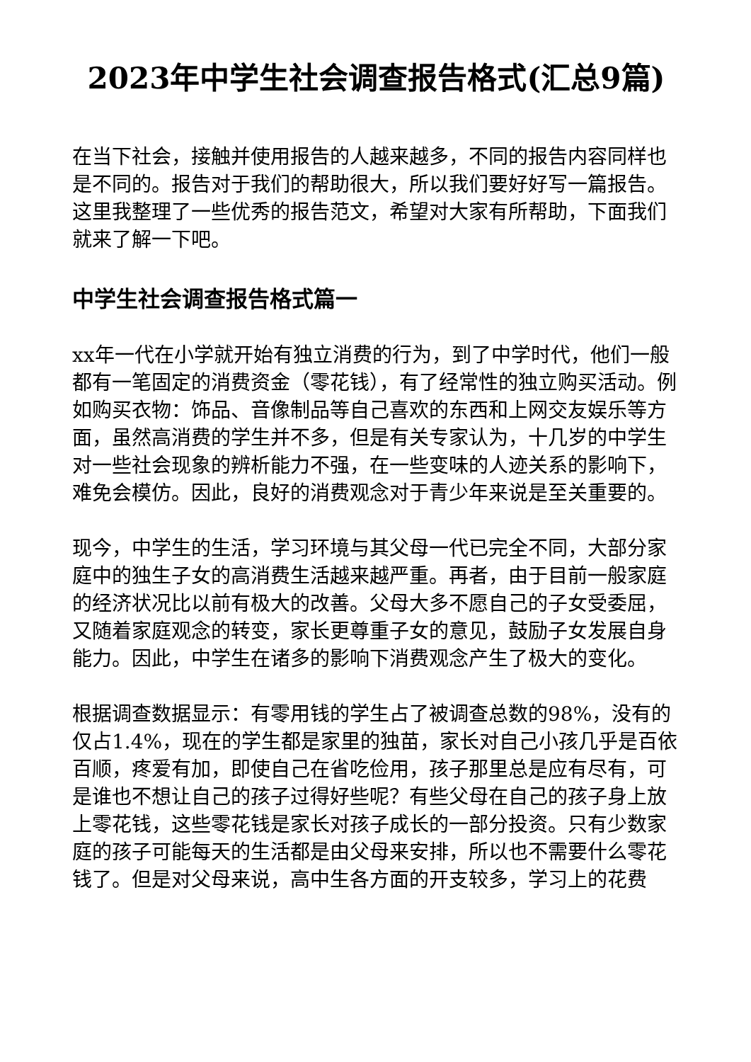2023年中学生社会调查报告格式(汇总9篇)
在当下社会，接触并使用报告的人越来越多，不同的报告内容同样也是不同的。报告对于我们的帮助很大，所以我们要好好写一篇报告。这里我整理了一些优秀的报告范文，希望对大家有所帮助，下面我们就来了解一下吧。
中学生社会调查报告格式篇一
xx年一代在小学就开始有独立消费的行为，到了中学时代，他们一般都有一笔固定的消费资金（零花钱），有了经常性的独立购买活动。例如购买衣物：饰品、音像制品等自己喜欢的东西和上网交友娱乐等方面，虽然高消费的学生并不多，但是有关专家认为，十几岁的中学生对一些社会现象的辨析能力不强，在一些变味的人迹关系的影响下，难免会模仿。因此，良好的消费观念对于青少年来说是至关重要的。
现今，中学生的生活，学习环境与其父母一代已完全不同，大部分家庭中的独生子女的高消费生活越来越严重。再者，由于目前一般家庭的经济状况比以前有极大的改善。父母大多不愿自己的子女受委屈，又随着家庭观念的转变，家长更尊重子女的意见，鼓励子女发展自身能力。因此，中学生在诸多的影响下消费观念产生了极大的变化。
根据调查数据显示：有零用钱的学生占了被调查总数的98%，没有的仅占1.4%，现在的学生都是家里的独苗，家长对自己小孩几乎是百依百顺，疼爱有加，即使自己在省吃俭用，孩子那里总是应有尽有，可是谁也不想让自己的孩子过得好些呢？有些父母在自己的孩子身上放上零花钱，这些零花钱是家长对孩子成长的一部分投资。只有少数家庭的孩子可能每天的生活都是由父母来安排，所以也不需要什么零花钱了。但是对父母来说，高中生各方面的开支较多，学习上的花费